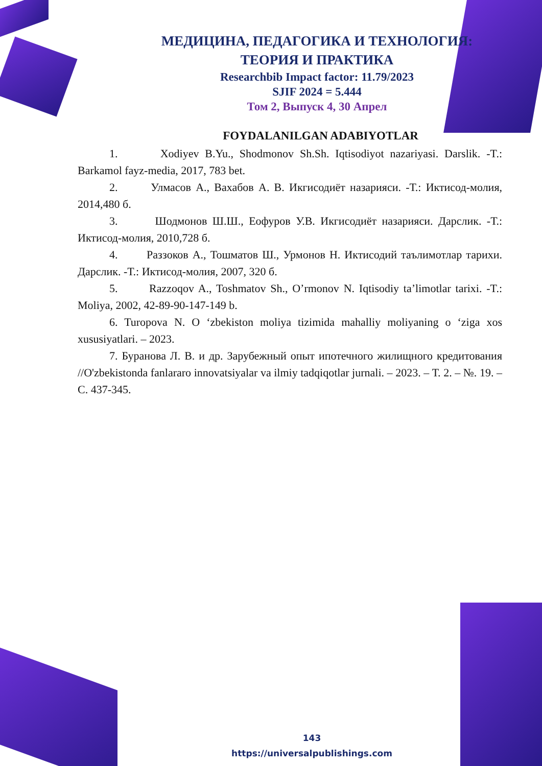МЕДИЦИНА, ПЕДАГОГИКА И ТЕХНОЛОГИЯ:
ТЕОРИЯ И ПРАКТИКА
Researchbib Impact factor: 11.79/2023
SJIF 2024 = 5.444
Том 2, Выпуск 4, 30 Апрел
FOYDALANILGAN ADABIYOTLAR
1. Xodiyev B.Yu., Shodmonov Sh.Sh. Iqtisodiyot nazariyasi. Darslik. -T.: Barkamol fayz-media, 2017, 783 bet.
2. Улмасов А., Вахабов А. В. Икгисодиёт назарияси. -Т.: Иктисод-молия, 2014,480 б.
3. Шодмонов Ш.Ш., Еофуров У.В. Икгисодиёт назарияси. Дарслик. -Т.: Иктисод-молия, 2010,728 б.
4. Раззоков А., Тошматов Ш., Урмонов Н. Иктисодий таълимотлар тарихи. Дарслик. -Т.: Иктисод-молия, 2007, 320 б.
5. Razzoqov A., Toshmatov Sh., O’rmonov N. Iqtisodiy ta’limotlar tarixi. -T.: Moliya, 2002, 42-89-90-147-149 b.
6. Turopova N. O ‘zbekiston moliya tizimida mahalliy moliyaning o ‘ziga xos xususiyatlari. – 2023.
7. Буранова Л. В. и др. Зарубежный опыт ипотечного жилищного кредитования //O'zbekistonda fanlararo innovatsiyalar va ilmiy tadqiqotlar jurnali. – 2023. – Т. 2. – №. 19. – С. 437-345.
143
https://universalpublishings.com